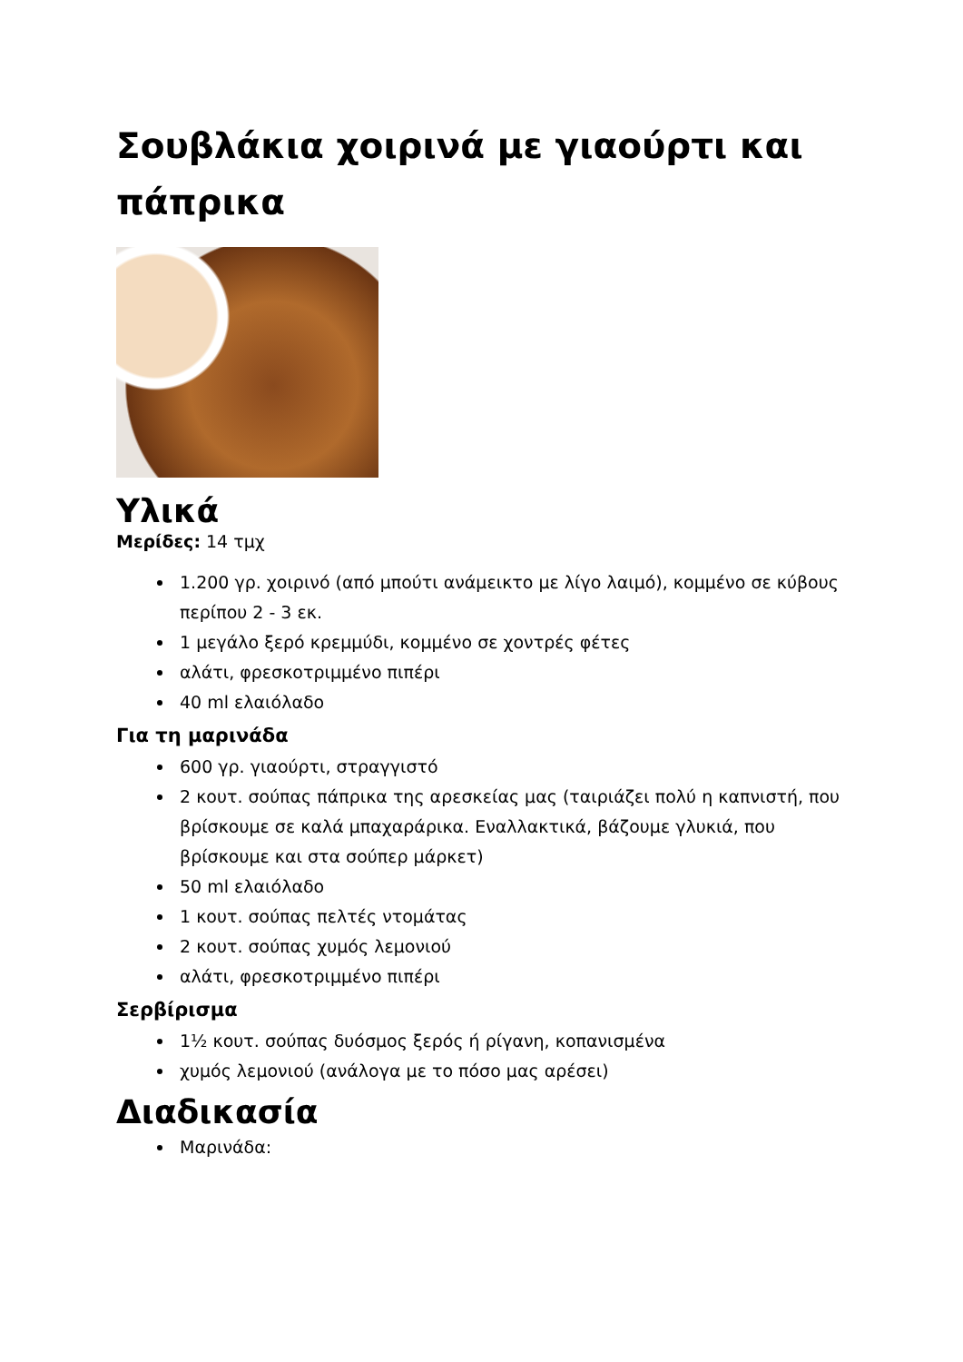Σουβλάκια χοιρινά με γιαούρτι και πάπρικα
Υλικά
Μερίδες: 14 τμχ
1.200 γρ. χοιρινό (από μπούτι ανάμεικτο με λίγο λαιμό), κομμένο σε κύβους περίπου 2 - 3 εκ.
1 μεγάλο ξερό κρεμμύδι, κομμένο σε χοντρές φέτες
αλάτι, φρεσκοτριμμένο πιπέρι
40 ml ελαιόλαδο
Για τη μαρινάδα
600 γρ. γιαούρτι, στραγγιστό
2 κουτ. σούπας πάπρικα της αρεσκείας μας (ταιριάζει πολύ η καπνιστή, που βρίσκουμε σε καλά μπαχαράρικα. Εναλλακτικά, βάζουμε γλυκιά, που βρίσκουμε και στα σούπερ μάρκετ)
50 ml ελαιόλαδο
1 κουτ. σούπας πελτές ντομάτας
2 κουτ. σούπας χυμός λεμονιού
αλάτι, φρεσκοτριμμένο πιπέρι
Σερβίρισμα
1½ κουτ. σούπας δυόσμος ξερός ή ρίγανη, κοπανισμένα
χυμός λεμονιού (ανάλογα με το πόσο μας αρέσει)
Διαδικασία
Μαρινάδα: